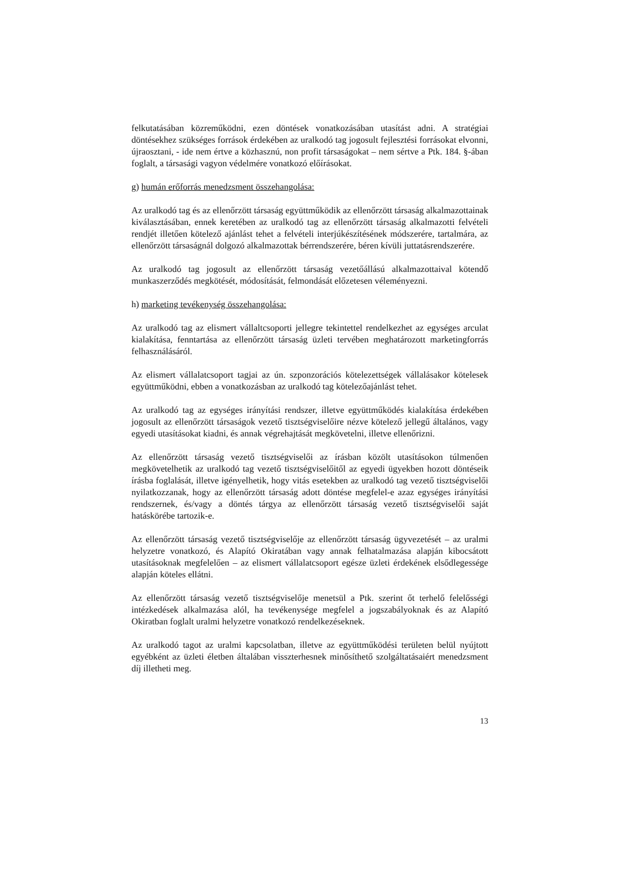felkutatásában közreműködni, ezen döntések vonatkozásában utasítást adni. A stratégiai döntésekhez szükséges források érdekében az uralkodó tag jogosult fejlesztési forrásokat elvonni, újraosztani, - ide nem értve a közhasznú, non profit társaságokat – nem sértve a Ptk. 184. §-ában foglalt, a társasági vagyon védelmére vonatkozó előírásokat.
g) humán erőforrás menedzsment összehangolása:
Az uralkodó tag és az ellenőrzött társaság együttműködik az ellenőrzött társaság alkalmazottainak kiválasztásában, ennek keretében az uralkodó tag az ellenőrzött társaság alkalmazotti felvételi rendjét illetően kötelező ajánlást tehet a felvételi interjúkészítésének módszerére, tartalmára, az ellenőrzött társaságnál dolgozó alkalmazottak bérrendszerére, béren kívüli juttatásrendszerére.
Az uralkodó tag jogosult az ellenőrzött társaság vezetőállású alkalmazottaival kötendő munkaszerződés megkötését, módosítását, felmondását előzetesen véleményezni.
h) marketing tevékenység összehangolása:
Az uralkodó tag az elismert vállaltcsoporti jellegre tekintettel rendelkezhet az egységes arculat kialakítása, fenntartása az ellenőrzött társaság üzleti tervében meghatározott marketingforrás felhasználásáról.
Az elismert vállalatcsoport tagjai az ún. szponzorációs kötelezettségek vállalásakor kötelesek együttműködni, ebben a vonatkozásban az uralkodó tag kötelezőajánlást tehet.
Az uralkodó tag az egységes irányítási rendszer, illetve együttműködés kialakítása érdekében jogosult az ellenőrzött társaságok vezető tisztségviselőire nézve kötelező jellegű általános, vagy egyedi utasításokat kiadni, és annak végrehajtását megkövetelni, illetve ellenőrizni.
Az ellenőrzött társaság vezető tisztségviselői az írásban közölt utasításokon túlmenően megkövetelhetik az uralkodó tag vezető tisztségviselőitől az egyedi ügyekben hozott döntéseik írásba foglalását, illetve igényelhetik, hogy vitás esetekben az uralkodó tag vezető tisztségviselői nyilatkozzanak, hogy az ellenőrzött társaság adott döntése megfelel-e azaz egységes irányítási rendszernek, és/vagy a döntés tárgya az ellenőrzött társaság vezető tisztségviselői saját hatáskörébe tartozik-e.
Az ellenőrzött társaság vezető tisztségviselője az ellenőrzött társaság ügyvezetését – az uralmi helyzetre vonatkozó, és Alapító Okiratában vagy annak felhatalmazása alapján kibocsátott utasításoknak megfelelően – az elismert vállalatcsoport egésze üzleti érdekének elsődlegessége alapján köteles ellátni.
Az ellenőrzött társaság vezető tisztségviselője menetsül a Ptk. szerint őt terhelő felelősségi intézkedések alkalmazása alól, ha tevékenysége megfelel a jogszabályoknak és az Alapító Okiratban foglalt uralmi helyzetre vonatkozó rendelkezéseknek.
Az uralkodó tagot az uralmi kapcsolatban, illetve az együttműködési területen belül nyújtott egyébként az üzleti életben általában visszterhesnek minősíthető szolgáltatásaiért menedzsment díj illetheti meg.
13